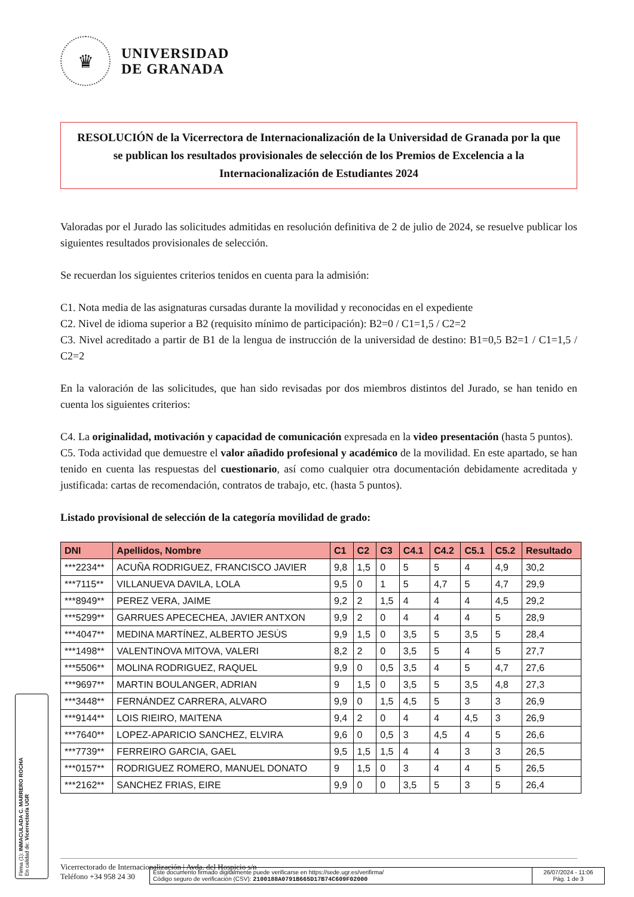♛
UNIVERSIDAD
DE GRANADA
RESOLUCIÓN de la Vicerrectora de Internacionalización de la Universidad de Granada por la que se publican los resultados provisionales de selección de los Premios de Excelencia a la Internacionalización de Estudiantes 2024
Valoradas por el Jurado las solicitudes admitidas en resolución definitiva de 2 de julio de 2024, se resuelve publicar los siguientes resultados provisionales de selección.
Se recuerdan los siguientes criterios tenidos en cuenta para la admisión:
C1. Nota media de las asignaturas cursadas durante la movilidad y reconocidas en el expediente
C2. Nivel de idioma superior a B2 (requisito mínimo de participación): B2=0 / C1=1,5 / C2=2
C3. Nivel acreditado a partir de B1 de la lengua de instrucción de la universidad de destino: B1=0,5 B2=1 / C1=1,5 / C2=2
En la valoración de las solicitudes, que han sido revisadas por dos miembros distintos del Jurado, se han tenido en cuenta los siguientes criterios:
C4. La originalidad, motivación y capacidad de comunicación expresada en la video presentación (hasta 5 puntos).
C5. Toda actividad que demuestre el valor añadido profesional y académico de la movilidad. En este apartado, se han tenido en cuenta las respuestas del cuestionario, así como cualquier otra documentación debidamente acreditada y justificada: cartas de recomendación, contratos de trabajo, etc. (hasta 5 puntos).
Listado provisional de selección de la categoría movilidad de grado:
| DNI | Apellidos, Nombre | C1 | C2 | C3 | C4.1 | C4.2 | C5.1 | C5.2 | Resultado |
| --- | --- | --- | --- | --- | --- | --- | --- | --- | --- |
| ***2234** | ACUÑA RODRIGUEZ, FRANCISCO JAVIER | 9,8 | 1,5 | 0 | 5 | 5 | 4 | 4,9 | 30,2 |
| ***7115** | VILLANUEVA DAVILA, LOLA | 9,5 | 0 | 1 | 5 | 4,7 | 5 | 4,7 | 29,9 |
| ***8949** | PEREZ VERA, JAIME | 9,2 | 2 | 1,5 | 4 | 4 | 4 | 4,5 | 29,2 |
| ***5299** | GARRUES APECECHEA, JAVIER ANTXON | 9,9 | 2 | 0 | 4 | 4 | 4 | 5 | 28,9 |
| ***4047** | MEDINA MARTÍNEZ, ALBERTO JESÚS | 9,9 | 1,5 | 0 | 3,5 | 5 | 3,5 | 5 | 28,4 |
| ***1498** | VALENTINOVA MITOVA, VALERI | 8,2 | 2 | 0 | 3,5 | 5 | 4 | 5 | 27,7 |
| ***5506** | MOLINA RODRIGUEZ, RAQUEL | 9,9 | 0 | 0,5 | 3,5 | 4 | 5 | 4,7 | 27,6 |
| ***9697** | MARTIN BOULANGER, ADRIAN | 9 | 1,5 | 0 | 3,5 | 5 | 3,5 | 4,8 | 27,3 |
| ***3448** | FERNÁNDEZ CARRERA, ALVARO | 9,9 | 0 | 1,5 | 4,5 | 5 | 3 | 3 | 26,9 |
| ***9144** | LOIS RIEIRO, MAITENA | 9,4 | 2 | 0 | 4 | 4 | 4,5 | 3 | 26,9 |
| ***7640** | LOPEZ-APARICIO SANCHEZ, ELVIRA | 9,6 | 0 | 0,5 | 3 | 4,5 | 4 | 5 | 26,6 |
| ***7739** | FERREIRO GARCIA, GAEL | 9,5 | 1,5 | 1,5 | 4 | 4 | 3 | 3 | 26,5 |
| ***0157** | RODRIGUEZ ROMERO, MANUEL DONATO | 9 | 1,5 | 0 | 3 | 4 | 4 | 5 | 26,5 |
| ***2162** | SANCHEZ FRIAS, EIRE | 9,9 | 0 | 0 | 3,5 | 5 | 3 | 5 | 26,4 |
Firma (1): INMACULADA C. MARRERO ROCHA
En calidad de: Vicerrector/a UGR
Vicerrectorado de Internacionalización | Avda. del Hospicio s/n
Teléfono +34 958 24 30
Este documento firmado digitalmente puede verificarse en https://sede.ugr.es/verifirma/
Código seguro de verificación (CSV): 2100188A0791B665D17B74C609F02000
26/07/2024 - 11:06
Pág. 1 de 3